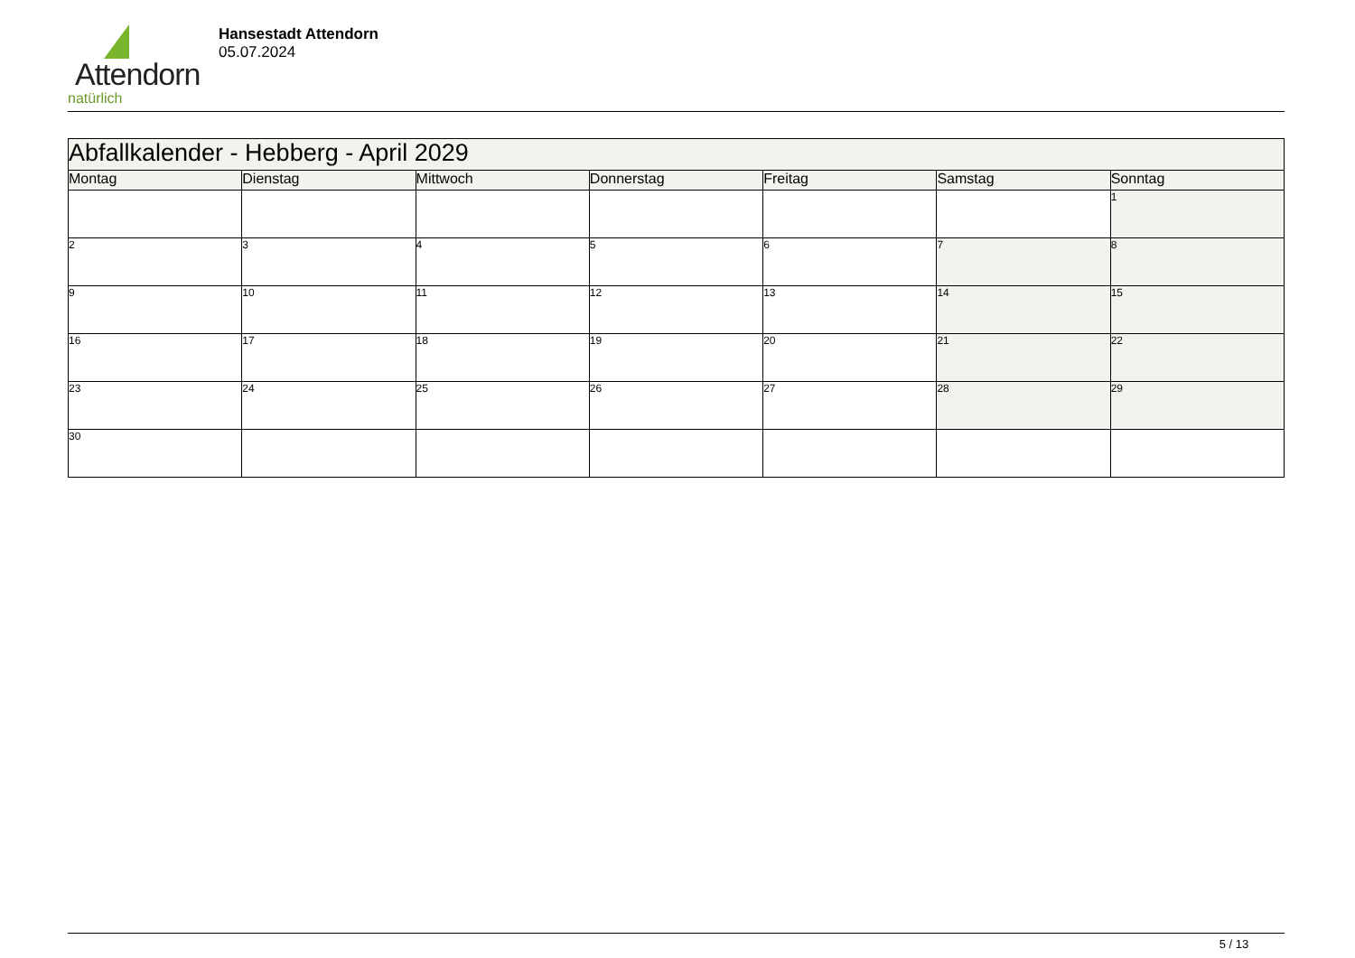Attendorn
natürlich
Hansestadt Attendorn
05.07.2024
| Abfallkalender - Hebberg - April 2029 | | | | | | |
| Montag | Dienstag | Mittwoch | Donnerstag | Freitag | Samstag | Sonntag |
| | | | | | | 1 |
| 2 | 3 | 4 | 5 | 6 | 7 | 8 |
| 9 | 10 | 11 | 12 | 13 | 14 | 15 |
| 16 | 17 | 18 | 19 | 20 | 21 | 22 |
| 23 | 24 | 25 | 26 | 27 | 28 | 29 |
| 30 | | | | | | |
5 / 13